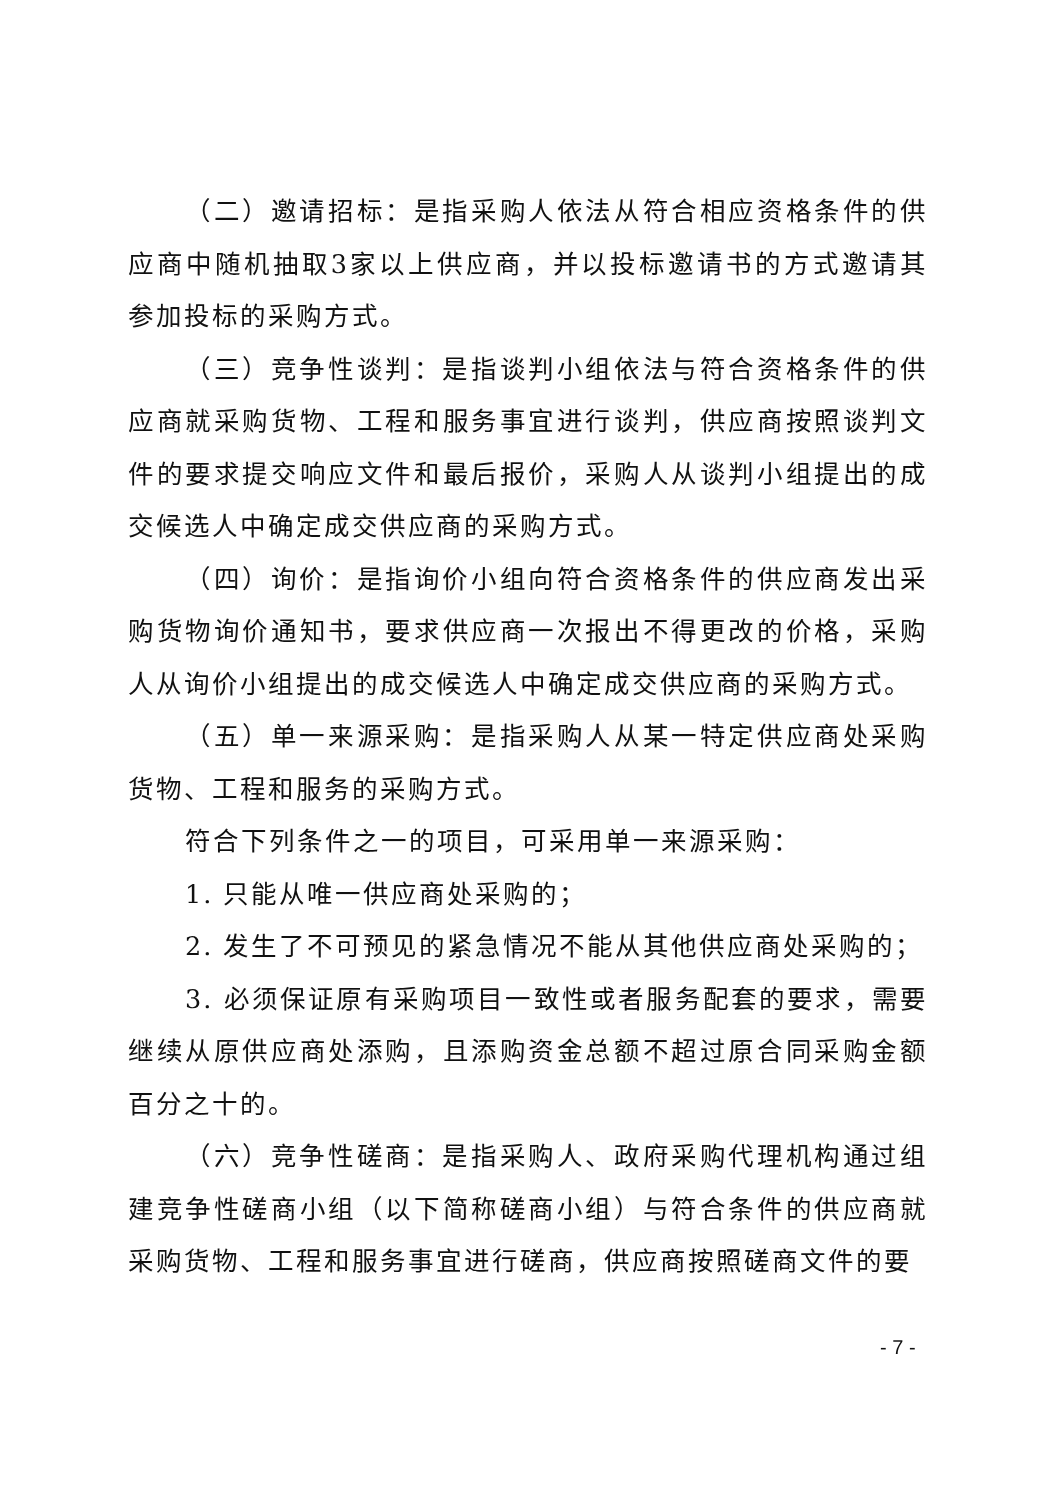（二）邀请招标：是指采购人依法从符合相应资格条件的供应商中随机抽取3家以上供应商，并以投标邀请书的方式邀请其参加投标的采购方式。
（三）竞争性谈判：是指谈判小组依法与符合资格条件的供应商就采购货物、工程和服务事宜进行谈判，供应商按照谈判文件的要求提交响应文件和最后报价，采购人从谈判小组提出的成交候选人中确定成交供应商的采购方式。
（四）询价：是指询价小组向符合资格条件的供应商发出采购货物询价通知书，要求供应商一次报出不得更改的价格，采购人从询价小组提出的成交候选人中确定成交供应商的采购方式。
（五）单一来源采购：是指采购人从某一特定供应商处采购货物、工程和服务的采购方式。
符合下列条件之一的项目，可采用单一来源采购：
1. 只能从唯一供应商处采购的；
2. 发生了不可预见的紧急情况不能从其他供应商处采购的；
3. 必须保证原有采购项目一致性或者服务配套的要求，需要继续从原供应商处添购，且添购资金总额不超过原合同采购金额百分之十的。
（六）竞争性磋商：是指采购人、政府采购代理机构通过组建竞争性磋商小组（以下简称磋商小组）与符合条件的供应商就采购货物、工程和服务事宜进行磋商，供应商按照磋商文件的要
- 7 -